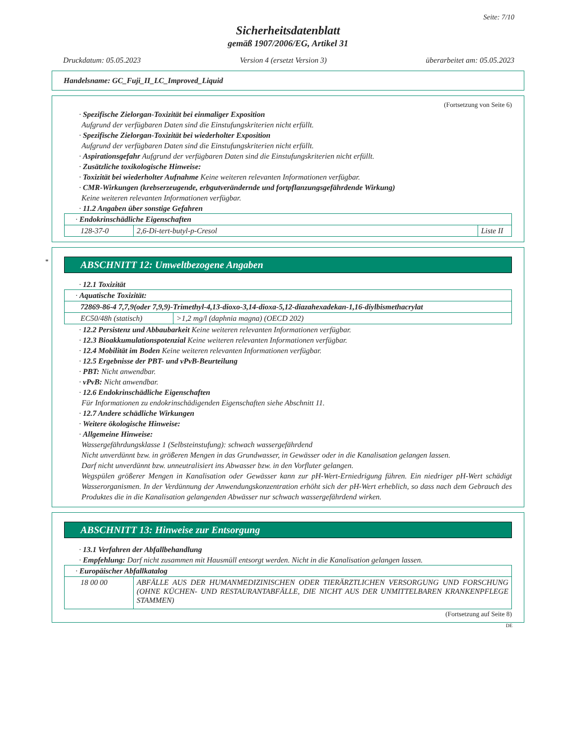Seite: 7/10
Sicherheitsdatenblatt
gemäß 1907/2006/EG, Artikel 31
Druckdatum: 05.05.2023 Version 4 (ersetzt Version 3) überarbeitet am: 05.05.2023
Handelsname: GC_Fuji_II_LC_Improved_Liquid
(Fortsetzung von Seite 6)
· Spezifische Zielorgan-Toxizität bei einmaliger Exposition
Aufgrund der verfügbaren Daten sind die Einstufungskriterien nicht erfüllt.
· Spezifische Zielorgan-Toxizität bei wiederholter Exposition
Aufgrund der verfügbaren Daten sind die Einstufungskriterien nicht erfüllt.
· Aspirationsgefahr Aufgrund der verfügbaren Daten sind die Einstufungskriterien nicht erfüllt.
· Zusätzliche toxikologische Hinweise:
· Toxizität bei wiederholter Aufnahme Keine weiteren relevanten Informationen verfügbar.
· CMR-Wirkungen (krebserzeugende, erbgutverändernde und fortpflanzungsgefährdende Wirkung)
Keine weiteren relevanten Informationen verfügbar.
· 11.2 Angaben über sonstige Gefahren
| · Endokrinschädliche Eigenschaften | | |
| 128-37-0 | 2,6-Di-tert-butyl-p-Cresol | Liste II |
*
ABSCHNITT 12: Umweltbezogene Angaben
· 12.1 Toxizität
| · Aquatische Toxizität: | |
| 72869-86-4 7,7,9(oder 7,9,9)-Trimethyl-4,13-dioxo-3,14-dioxa-5,12-diazahexadekan-1,16-diylbismethacrylat | |
| EC50/48h (statisch) | >1,2 mg/l (daphnia magna) (OECD 202) |
· 12.2 Persistenz und Abbaubarkeit Keine weiteren relevanten Informationen verfügbar.
· 12.3 Bioakkumulationspotenzial Keine weiteren relevanten Informationen verfügbar.
· 12.4 Mobilität im Boden Keine weiteren relevanten Informationen verfügbar.
· 12.5 Ergebnisse der PBT- und vPvB-Beurteilung
· PBT: Nicht anwendbar.
· vPvB: Nicht anwendbar.
· 12.6 Endokrinschädliche Eigenschaften
Für Informationen zu endokrinschädigenden Eigenschaften siehe Abschnitt 11.
· 12.7 Andere schädliche Wirkungen
· Weitere ökologische Hinweise:
· Allgemeine Hinweise:
Wassergefährdungsklasse 1 (Selbsteinstufung): schwach wassergefährdend
Nicht unverdünnt bzw. in größeren Mengen in das Grundwasser, in Gewässer oder in die Kanalisation gelangen lassen.
Darf nicht unverdünnt bzw. unneutralisiert ins Abwasser bzw. in den Vorfluter gelangen.
Wegspülen größerer Mengen in Kanalisation oder Gewässer kann zur pH-Wert-Erniedrigung führen. Ein niedriger pH-Wert schädigt Wasserorganismen. In der Verdünnung der Anwendungskonzentration erhöht sich der pH-Wert erheblich, so dass nach dem Gebrauch des Produktes die in die Kanalisation gelangenden Abwässer nur schwach wassergefährdend wirken.
ABSCHNITT 13: Hinweise zur Entsorgung
· 13.1 Verfahren der Abfallbehandlung
· Empfehlung: Darf nicht zusammen mit Hausmüll entsorgt werden. Nicht in die Kanalisation gelangen lassen.
| · Europäischer Abfallkatalog | |
| 18 00 00 | ABFÄLLE AUS DER HUMANMEDIZINISCHEN ODER TIERÄRZTLICHEN VERSORGUNG UND FORSCHUNG (OHNE KÜCHEN- UND RESTAURANTABFÄLLE, DIE NICHT AUS DER UNMITTELBAREN KRANKENPFLEGE STAMMEN) |
(Fortsetzung auf Seite 8)
DE